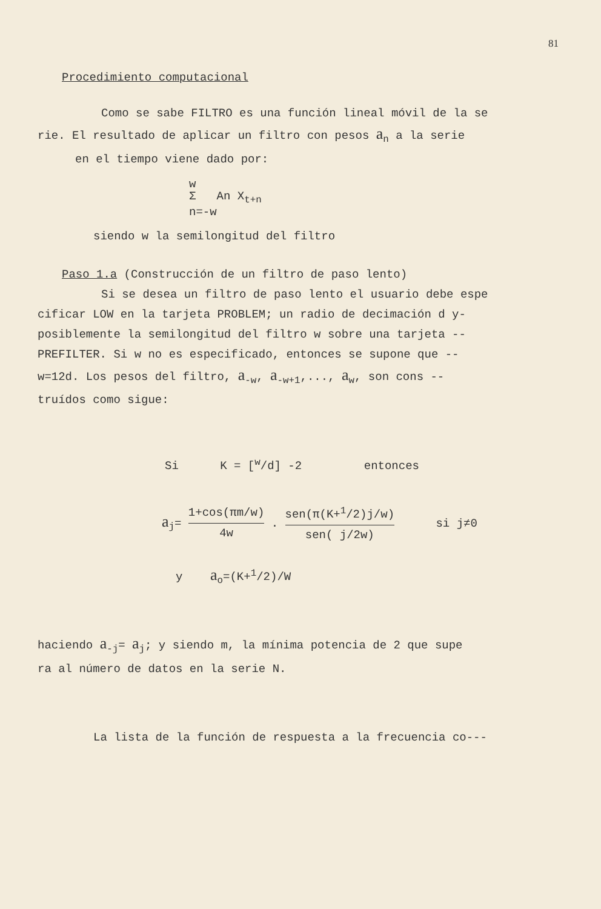81
Procedimiento computacional
Como se sabe FILTRO es una función lineal móvil de la se
rie. El resultado de aplicar un filtro con pesos a<sub>n</sub> a la serie
en el tiempo viene dado por:
w
Σ An X<sub>t+n</sub>
n=-w
siendo w la semilongitud del filtro
Paso 1.a (Construcción de un filtro de paso lento)
Si se desea un filtro de paso lento el usuario debe espe
cificar LOW en la tarjeta PROBLEM; un radio de decimación d y-
posiblemente la semilongitud del filtro w sobre una tarjeta --
PREFILTER. Si w no es especificado, entonces se supone que --
w=12d. Los pesos del filtro, a<sub>-w</sub>, a<sub>-w+1</sub>,..., a<sub>w</sub>, son cons --
truídos como sigue:
Si K = [<sup>w</sup>/d] -2 entonces
a<sub>j</sub>= 1+cos(πm/w) 4w . sen(π(K+<sup>1</sup>/2)j/w) sen( j/2w) si j≠0
y a<sub>o</sub>=(K+<sup>1</sup>/2)/W
haciendo a<sub>-j</sub>= a<sub>j</sub>; y siendo m, la mínima potencia de 2 que supe
ra al número de datos en la serie N.
La lista de la función de respuesta a la frecuencia co---